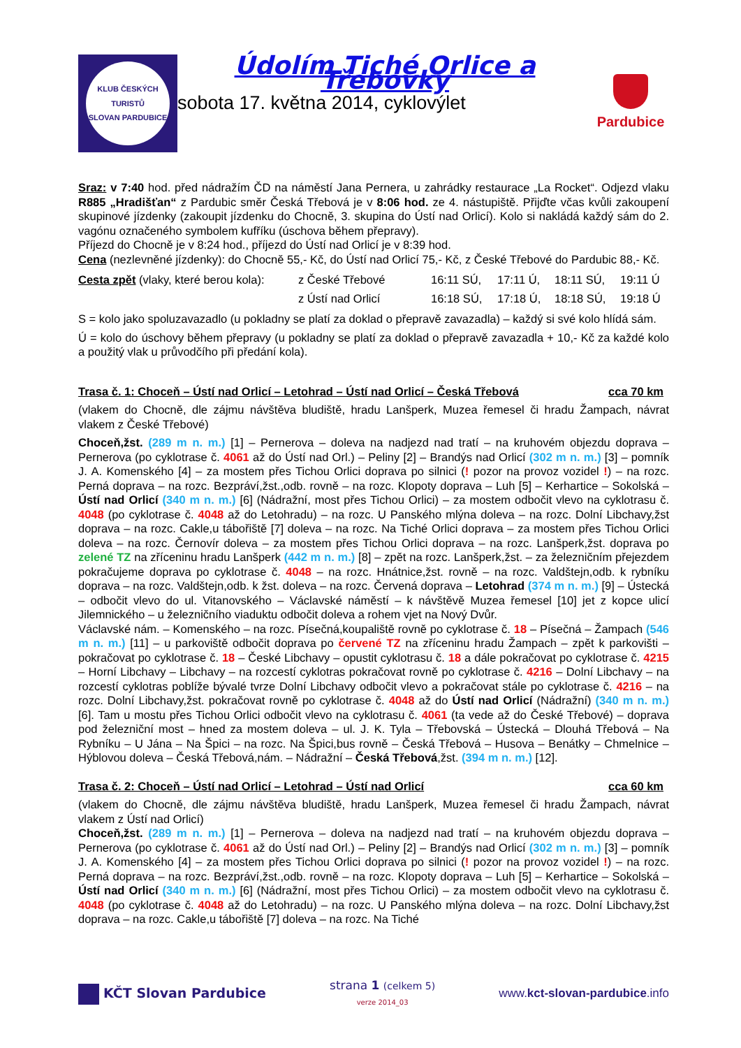KLUB ČESKÝCH TURISTŮ
SLOVAN PARDUBICE
Údolím Tiché Orlice a Třebovky
sobota 17. května 2014, cyklovýlet
Pardubice
Sraz: v 7:40 hod. před nádražím ČD na náměstí Jana Pernera, u zahrádky restaurace „La Rocket“. Odjezd vlaku R885 „Hradišťan“ z Pardubic směr Česká Třebová je v 8:06 hod. ze 4. nástupiště. Přijďte včas kvůli zakoupení skupinové jízdenky (zakoupit jízdenku do Chocně, 3. skupina do Ústí nad Orlicí). Kolo si nakládá každý sám do 2. vagónu označeného symbolem kufříku (úschova během přepravy).
Příjezd do Chocně je v 8:24 hod., příjezd do Ústí nad Orlicí je v 8:39 hod.
Cena (nezlevněné jízdenky): do Chocně 55,- Kč, do Ústí nad Orlicí 75,- Kč, z České Třebové do Pardubic 88,- Kč.
| Cesta zpět (vlaky, které berou kola): | z České Třebové | 16:11 SÚ, | 17:11 Ú, | 18:11 SÚ, | 19:11 Ú |
| | z Ústí nad Orlicí | 16:18 SÚ, | 17:18 Ú, | 18:18 SÚ, | 19:18 Ú |
S = kolo jako spoluzavazadlo (u pokladny se platí za doklad o přepravě zavazadla) – každý si své kolo hlídá sám.
Ú = kolo do úschovy během přepravy (u pokladny se platí za doklad o přepravě zavazadla + 10,- Kč za každé kolo a použitý vlak u průvodčího při předání kola).
Trasa č. 1: Choceň – Ústí nad Orlicí – Letohrad – Ústí nad Orlicí – Česká Třebová cca 70 km
(vlakem do Chocně, dle zájmu návštěva bludiště, hradu Lanšperk, Muzea řemesel či hradu Žampach, návrat vlakem z České Třebové)
Choceň,žst. (289 m n. m.) [1] – Pernerova – doleva na nadjezd nad tratí – na kruhovém objezdu doprava – Pernerova (po cyklotrase č. 4061 až do Ústí nad Orl.) – Peliny [2] – Brandýs nad Orlicí (302 m n. m.) [3] – pomník J. A. Komenského [4] – za mostem přes Tichou Orlici doprava po silnici (! pozor na provoz vozidel !) – na rozc. Perná doprava – na rozc. Bezpráví,žst.,odb. rovně – na rozc. Klopoty doprava – Luh [5] – Kerhartice – Sokolská – Ústí nad Orlicí (340 m n. m.) [6] (Nádražní, most přes Tichou Orlici) – za mostem odbočit vlevo na cyklotrasu č. 4048 (po cyklotrase č. 4048 až do Letohradu) – na rozc. U Panského mlýna doleva – na rozc. Dolní Libchavy,žst doprava – na rozc. Cakle,u tábořiště [7] doleva – na rozc. Na Tiché Orlici doprava – za mostem přes Tichou Orlici doleva – na rozc. Černovír doleva – za mostem přes Tichou Orlici doprava – na rozc. Lanšperk,žst. doprava po zelené TZ na zříceninu hradu Lanšperk (442 m n. m.) [8] – zpět na rozc. Lanšperk,žst. – za železničním přejezdem pokračujeme doprava po cyklotrase č. 4048 – na rozc. Hnátnice,žst. rovně – na rozc. Valdštejn,odb. k rybníku doprava – na rozc. Valdštejn,odb. k žst. doleva – na rozc. Červená doprava – Letohrad (374 m n. m.) [9] – Ústecká – odbočit vlevo do ul. Vitanovského – Václavské náměstí – k návštěvě Muzea řemesel [10] jet z kopce ulicí Jilemnického – u železničního viaduktu odbočit doleva a rohem vjet na Nový Dvůr.
Václavské nám. – Komenského – na rozc. Písečná,koupaliště rovně po cyklotrase č. 18 – Písečná – Žampach (546 m n. m.) [11] – u parkoviště odbočit doprava po červené TZ na zříceninu hradu Žampach – zpět k parkovišti – pokračovat po cyklotrase č. 18 – České Libchavy – opustit cyklotrasu č. 18 a dále pokračovat po cyklotrase č. 4215 – Horní Libchavy – Libchavy – na rozcestí cyklotras pokračovat rovně po cyklotrase č. 4216 – Dolní Libchavy – na rozcestí cyklotras poblíže bývalé tvrze Dolní Libchavy odbočit vlevo a pokračovat stále po cyklotrase č. 4216 – na rozc. Dolní Libchavy,žst. pokračovat rovně po cyklotrase č. 4048 až do Ústí nad Orlicí (Nádražní) (340 m n. m.) [6]. Tam u mostu přes Tichou Orlici odbočit vlevo na cyklotrasu č. 4061 (ta vede až do České Třebové) – doprava pod železniční most – hned za mostem doleva – ul. J. K. Tyla – Třebovská – Ústecká – Dlouhá Třebová – Na Rybníku – U Jána – Na Špici – na rozc. Na Špici,bus rovně – Česká Třebová – Husova – Benátky – Chmelnice – Hýblovou doleva – Česká Třebová,nám. – Nádražní – Česká Třebová,žst. (394 m n. m.) [12].
Trasa č. 2: Choceň – Ústí nad Orlicí – Letohrad – Ústí nad Orlicí cca 60 km
(vlakem do Chocně, dle zájmu návštěva bludiště, hradu Lanšperk, Muzea řemesel či hradu Žampach, návrat vlakem z Ústí nad Orlicí)
Choceň,žst. (289 m n. m.) [1] – Pernerova – doleva na nadjezd nad tratí – na kruhovém objezdu doprava – Pernerova (po cyklotrase č. 4061 až do Ústí nad Orl.) – Peliny [2] – Brandýs nad Orlicí (302 m n. m.) [3] – pomník J. A. Komenského [4] – za mostem přes Tichou Orlici doprava po silnici (! pozor na provoz vozidel !) – na rozc. Perná doprava – na rozc. Bezpráví,žst.,odb. rovně – na rozc. Klopoty doprava – Luh [5] – Kerhartice – Sokolská – Ústí nad Orlicí (340 m n. m.) [6] (Nádražní, most přes Tichou Orlici) – za mostem odbočit vlevo na cyklotrasu č. 4048 (po cyklotrase č. 4048 až do Letohradu) – na rozc. U Panského mlýna doleva – na rozc. Dolní Libchavy,žst doprava – na rozc. Cakle,u tábořiště [7] doleva – na rozc. Na Tiché
KČT Slovan Pardubice
strana 1 (celkem 5)
verze 2014_03
www.kct-slovan-pardubice.info